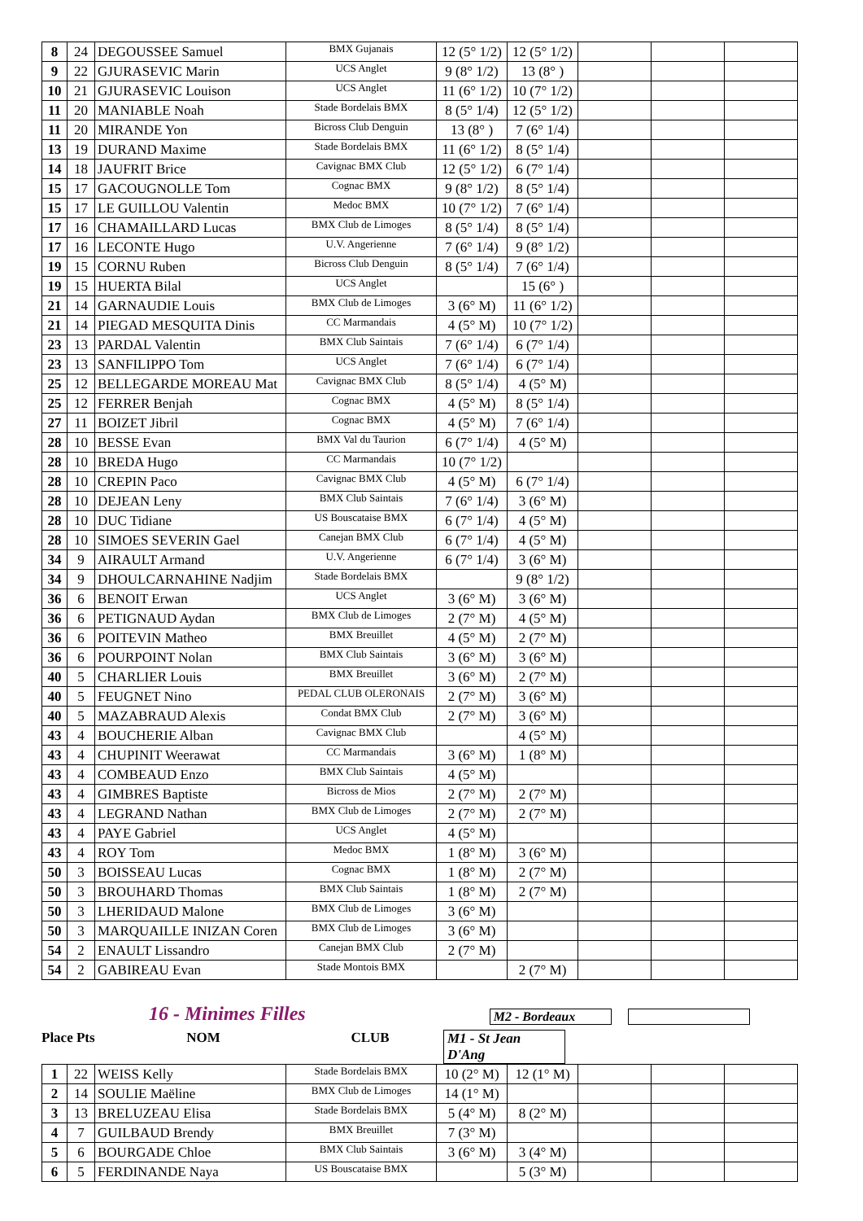| 8 | 24 | DEGOUSSEE Samuel | BMX Gujanais | 12 (5° 1/2) | 12 (5° 1/2) | | | |
| 9 | 22 | GJURASEVIC Marin | UCS Anglet | 9 (8° 1/2) | 13 (8° ) | | | |
| 10 | 21 | GJURASEVIC Louison | UCS Anglet | 11 (6° 1/2) | 10 (7° 1/2) | | | |
| 11 | 20 | MANIABLE Noah | Stade Bordelais BMX | 8 (5° 1/4) | 12 (5° 1/2) | | | |
| 11 | 20 | MIRANDE Yon | Bicross Club Denguin | 13 (8° ) | 7 (6° 1/4) | | | |
| 13 | 19 | DURAND Maxime | Stade Bordelais BMX | 11 (6° 1/2) | 8 (5° 1/4) | | | |
| 14 | 18 | JAUFRIT Brice | Cavignac BMX Club | 12 (5° 1/2) | 6 (7° 1/4) | | | |
| 15 | 17 | GACOUGNOLLE Tom | Cognac BMX | 9 (8° 1/2) | 8 (5° 1/4) | | | |
| 15 | 17 | LE GUILLOU Valentin | Medoc BMX | 10 (7° 1/2) | 7 (6° 1/4) | | | |
| 17 | 16 | CHAMAILLARD Lucas | BMX Club de Limoges | 8 (5° 1/4) | 8 (5° 1/4) | | | |
| 17 | 16 | LECONTE Hugo | U.V. Angerienne | 7 (6° 1/4) | 9 (8° 1/2) | | | |
| 19 | 15 | CORNU Ruben | Bicross Club Denguin | 8 (5° 1/4) | 7 (6° 1/4) | | | |
| 19 | 15 | HUERTA Bilal | UCS Anglet | | 15 (6° ) | | | |
| 21 | 14 | GARNAUDIE Louis | BMX Club de Limoges | 3 (6° M) | 11 (6° 1/2) | | | |
| 21 | 14 | PIEGAD MESQUITA Dinis | CC Marmandais | 4 (5° M) | 10 (7° 1/2) | | | |
| 23 | 13 | PARDAL Valentin | BMX Club Saintais | 7 (6° 1/4) | 6 (7° 1/4) | | | |
| 23 | 13 | SANFILIPPO Tom | UCS Anglet | 7 (6° 1/4) | 6 (7° 1/4) | | | |
| 25 | 12 | BELLEGARDE MOREAU Mat | Cavignac BMX Club | 8 (5° 1/4) | 4 (5° M) | | | |
| 25 | 12 | FERRER Benjah | Cognac BMX | 4 (5° M) | 8 (5° 1/4) | | | |
| 27 | 11 | BOIZET Jibril | Cognac BMX | 4 (5° M) | 7 (6° 1/4) | | | |
| 28 | 10 | BESSE Evan | BMX Val du Taurion | 6 (7° 1/4) | 4 (5° M) | | | |
| 28 | 10 | BREDA Hugo | CC Marmandais | 10 (7° 1/2) | | | | |
| 28 | 10 | CREPIN Paco | Cavignac BMX Club | 4 (5° M) | 6 (7° 1/4) | | | |
| 28 | 10 | DEJEAN Leny | BMX Club Saintais | 7 (6° 1/4) | 3 (6° M) | | | |
| 28 | 10 | DUC Tidiane | US Bouscataise BMX | 6 (7° 1/4) | 4 (5° M) | | | |
| 28 | 10 | SIMOES SEVERIN Gael | Canejan BMX Club | 6 (7° 1/4) | 4 (5° M) | | | |
| 34 | 9 | AIRAULT Armand | U.V. Angerienne | 6 (7° 1/4) | 3 (6° M) | | | |
| 34 | 9 | DHOULCARNAHINE Nadjim | Stade Bordelais BMX | | 9 (8° 1/2) | | | |
| 36 | 6 | BENOIT Erwan | UCS Anglet | 3 (6° M) | 3 (6° M) | | | |
| 36 | 6 | PETIGNAUD Aydan | BMX Club de Limoges | 2 (7° M) | 4 (5° M) | | | |
| 36 | 6 | POITEVIN Matheo | BMX Breuillet | 4 (5° M) | 2 (7° M) | | | |
| 36 | 6 | POURPOINT Nolan | BMX Club Saintais | 3 (6° M) | 3 (6° M) | | | |
| 40 | 5 | CHARLIER Louis | BMX Breuillet | 3 (6° M) | 2 (7° M) | | | |
| 40 | 5 | FEUGNET Nino | PEDAL CLUB OLERONAIS | 2 (7° M) | 3 (6° M) | | | |
| 40 | 5 | MAZABRAUD Alexis | Condat BMX Club | 2 (7° M) | 3 (6° M) | | | |
| 43 | 4 | BOUCHERIE Alban | Cavignac BMX Club | | 4 (5° M) | | | |
| 43 | 4 | CHUPINIT Weerawat | CC Marmandais | 3 (6° M) | 1 (8° M) | | | |
| 43 | 4 | COMBEAUD Enzo | BMX Club Saintais | 4 (5° M) | | | | |
| 43 | 4 | GIMBRES Baptiste | Bicross de Mios | 2 (7° M) | 2 (7° M) | | | |
| 43 | 4 | LEGRAND Nathan | BMX Club de Limoges | 2 (7° M) | 2 (7° M) | | | |
| 43 | 4 | PAYE Gabriel | UCS Anglet | 4 (5° M) | | | | |
| 43 | 4 | ROY Tom | Medoc BMX | 1 (8° M) | 3 (6° M) | | | |
| 50 | 3 | BOISSEAU Lucas | Cognac BMX | 1 (8° M) | 2 (7° M) | | | |
| 50 | 3 | BROUHARD Thomas | BMX Club Saintais | 1 (8° M) | 2 (7° M) | | | |
| 50 | 3 | LHERIDAUD Malone | BMX Club de Limoges | 3 (6° M) | | | | |
| 50 | 3 | MARQUAILLE INIZAN Coren | BMX Club de Limoges | 3 (6° M) | | | | |
| 54 | 2 | ENAULT Lissandro | Canejan BMX Club | 2 (7° M) | | | | |
| 54 | 2 | GABIREAU Evan | Stade Montois BMX | | 2 (7° M) | | | |
16 - Minimes Filles
M2 - Bordeaux
Place Pts NOM CLUB M1 - St Jean D'Ang
| 1 | 22 | WEISS Kelly | Stade Bordelais BMX | 10 (2° M) | 12 (1° M) | | | |
| 2 | 14 | SOULIE Maëline | BMX Club de Limoges | 14 (1° M) | | | | |
| 3 | 13 | BRELUZEAU Elisa | Stade Bordelais BMX | 5 (4° M) | 8 (2° M) | | | |
| 4 | 7 | GUILBAUD Brendy | BMX Breuillet | 7 (3° M) | | | | |
| 5 | 6 | BOURGADE Chloe | BMX Club Saintais | 3 (6° M) | 3 (4° M) | | | |
| 6 | 5 | FERDINANDE Naya | US Bouscataise BMX | | 5 (3° M) | | | |